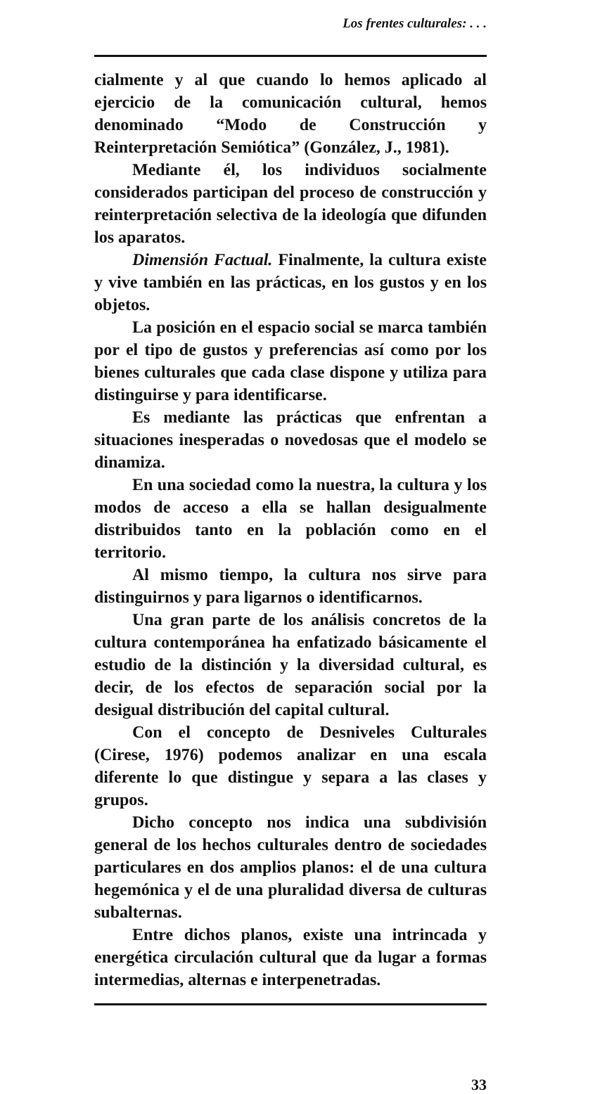Los frentes culturales: . . .
cialmente y al que cuando lo hemos aplicado al ejercicio de la comunicación cultural, hemos denominado “Modo de Construcción y Reinterpretación Semiótica” (González, J., 1981).
Mediante él, los individuos socialmente considerados participan del proceso de construcción y reinterpretación selectiva de la ideología que difunden los aparatos.
Dimensión Factual. Finalmente, la cultura existe y vive también en las prácticas, en los gustos y en los objetos.
La posición en el espacio social se marca también por el tipo de gustos y preferencias así como por los bienes culturales que cada clase dispone y utiliza para distinguirse y para identificarse.
Es mediante las prácticas que enfrentan a situaciones inesperadas o novedosas que el modelo se dinamiza.
En una sociedad como la nuestra, la cultura y los modos de acceso a ella se hallan desigualmente distribuidos tanto en la población como en el territorio.
Al mismo tiempo, la cultura nos sirve para distinguirnos y para ligarnos o identificarnos.
Una gran parte de los análisis concretos de la cultura contemporánea ha enfatizado básicamente el estudio de la distinción y la diversidad cultural, es decir, de los efectos de separación social por la desigual distribución del capital cultural.
Con el concepto de Desniveles Culturales (Cirese, 1976) podemos analizar en una escala diferente lo que distingue y separa a las clases y grupos.
Dicho concepto nos indica una subdivisión general de los hechos culturales dentro de sociedades particulares en dos amplios planos: el de una cultura hegemónica y el de una pluralidad diversa de culturas subalternas.
Entre dichos planos, existe una intrincada y energética circulación cultural que da lugar a formas intermedias, alternas e interpenetradas.
33